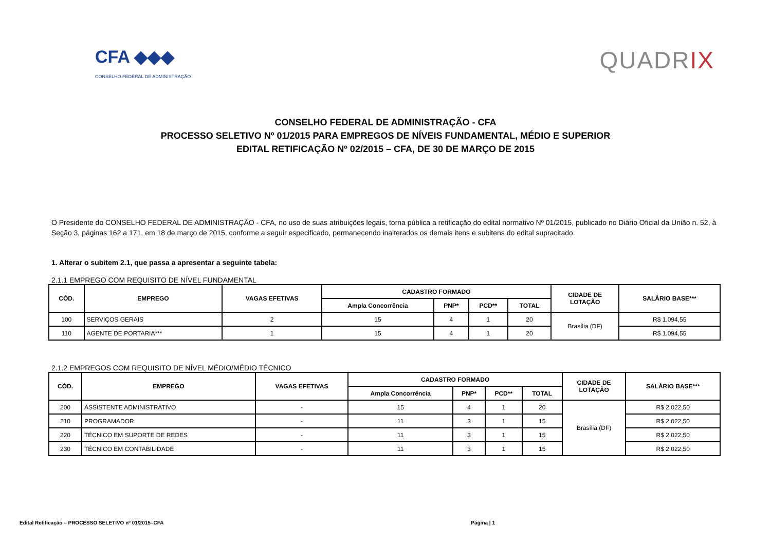CFA ◆◆◆
CONSELHO FEDERAL DE ADMINISTRAÇÃO
QUADRIX
CONSELHO FEDERAL DE ADMINISTRAÇÃO - CFA
PROCESSO SELETIVO Nº 01/2015 PARA EMPREGOS DE NÍVEIS FUNDAMENTAL, MÉDIO E SUPERIOR
EDITAL RETIFICAÇÃO Nº 02/2015 – CFA, DE 30 DE MARÇO DE 2015
O Presidente do CONSELHO FEDERAL DE ADMINISTRAÇÃO - CFA, no uso de suas atribuições legais, torna pública a retificação do edital normativo Nº 01/2015, publicado no Diário Oficial da União n. 52, à Seção 3, páginas 162 a 171, em 18 de março de 2015, conforme a seguir especificado, permanecendo inalterados os demais itens e subitens do edital supracitado.
1. Alterar o subitem 2.1, que passa a apresentar a seguinte tabela:
2.1.1 EMPREGO COM REQUISITO DE NÍVEL FUNDAMENTAL
| CÓD. | EMPREGO | VAGAS EFETIVAS | CADASTRO FORMADO | | | | CIDADE DE LOTAÇÃO | SALÁRIO BASE*** |
| --- | --- | --- | --- | --- | --- | --- | --- | --- |
| | | | Ampla Concorrência | PNP* | PCD** | TOTAL | | |
| 100 | SERVIÇOS GERAIS | 2 | 15 | 4 | 1 | 20 | Brasília (DF) | R$ 1.094,55 |
| 110 | AGENTE DE PORTARIA*** | 1 | 15 | 4 | 1 | 20 | | R$ 1.094,55 |
2.1.2 EMPREGOS COM REQUISITO DE NÍVEL MÉDIO/MÉDIO TÉCNICO
| CÓD. | EMPREGO | VAGAS EFETIVAS | CADASTRO FORMADO | | | | CIDADE DE LOTAÇÃO | SALÁRIO BASE*** |
| --- | --- | --- | --- | --- | --- | --- | --- | --- |
| | | | Ampla Concorrência | PNP* | PCD** | TOTAL | | |
| 200 | ASSISTENTE ADMINISTRATIVO | - | 15 | 4 | 1 | 20 | Brasília (DF) | R$ 2.022,50 |
| 210 | PROGRAMADOR | - | 11 | 3 | 1 | 15 | | R$ 2.022,50 |
| 220 | TÉCNICO EM SUPORTE DE REDES | - | 11 | 3 | 1 | 15 | | R$ 2.022,50 |
| 230 | TÉCNICO EM CONTABILIDADE | - | 11 | 3 | 1 | 15 | | R$ 2.022,50 |
Edital Retificação – PROCESSO SELETIVO nº 01/2015–CFA Página | 1